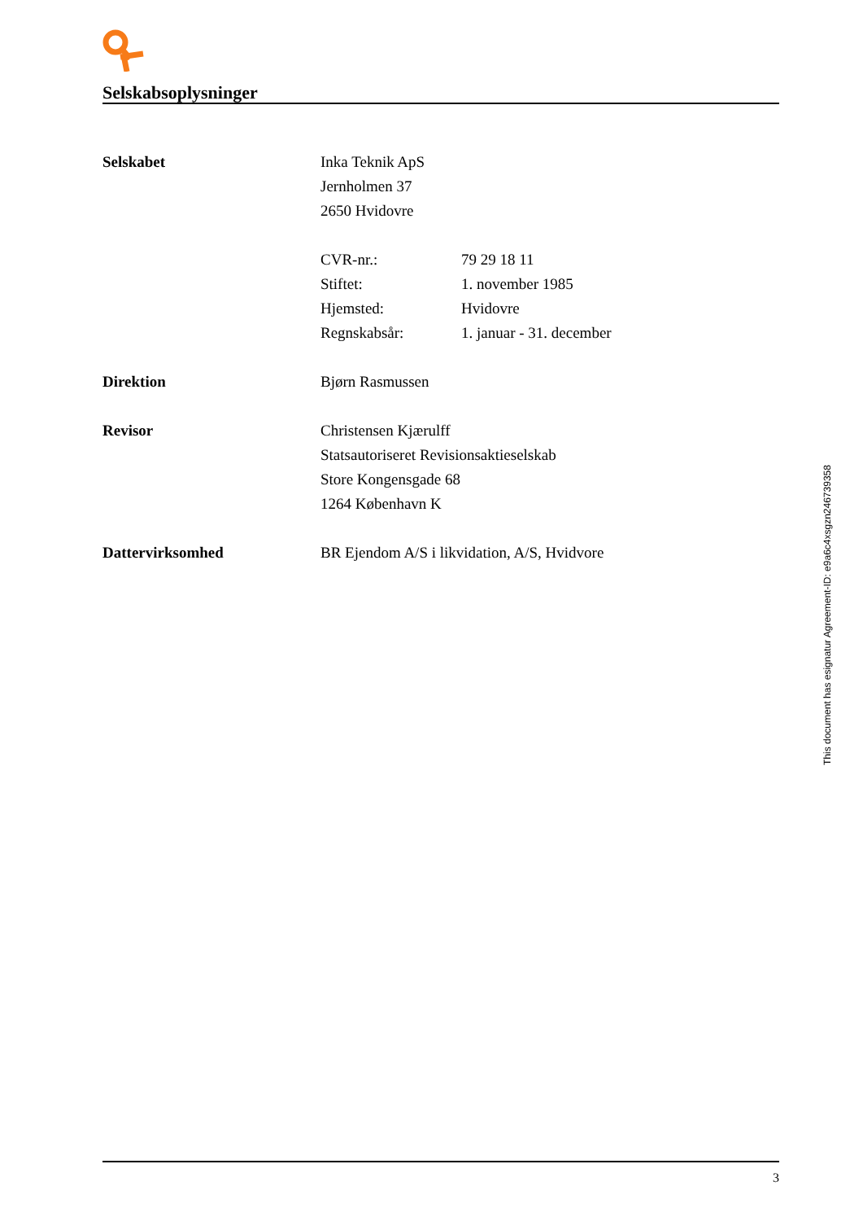Selskabsoplysninger
Selskabet Inka Teknik ApS
Jernholmen 37
2650 Hvidovre
CVR-nr.: 79 29 18 11
Stiftet: 1. november 1985
Hjemsted: Hvidovre
Regnskabsår: 1. januar - 31. december
Direktion Bjørn Rasmussen
Revisor Christensen Kjærulff
Statsautoriseret Revisionsaktieselskab
Store Kongensgade 68
1264 København K
Dattervirksomhed BR Ejendom A/S i likvidation, A/S, Hvidvore
This document has esignatur Agreement-ID: e9a6c4xsgzn246739358
3